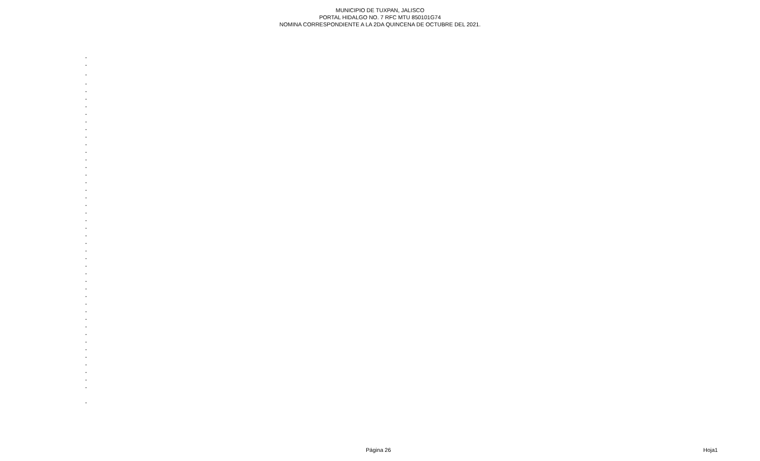MUNICIPIO DE TUXPAN, JALISCO
PORTAL HIDALGO NO. 7 RFC MTU 850101G74
NOMINA CORRESPONDIENTE A LA 2DA QUINCENA DE OCTUBRE DEL 2021.
| - |
| - |
| - |
| - |
| - |
| - |
| - |
| - |
| - |
| - |
| - |
| - |
| - |
| - |
| - |
| - |
| - |
| - |
| - |
| - |
| - |
| - |
| - |
| - |
| - |
| - |
| - |
| - |
| - |
| - |
| - |
| - |
| - |
| - |
| - |
| - |
| - |
| - |
| - |
| - |
| - |
| - |
| - |
| - |
| - |
Página 26 Hoja1